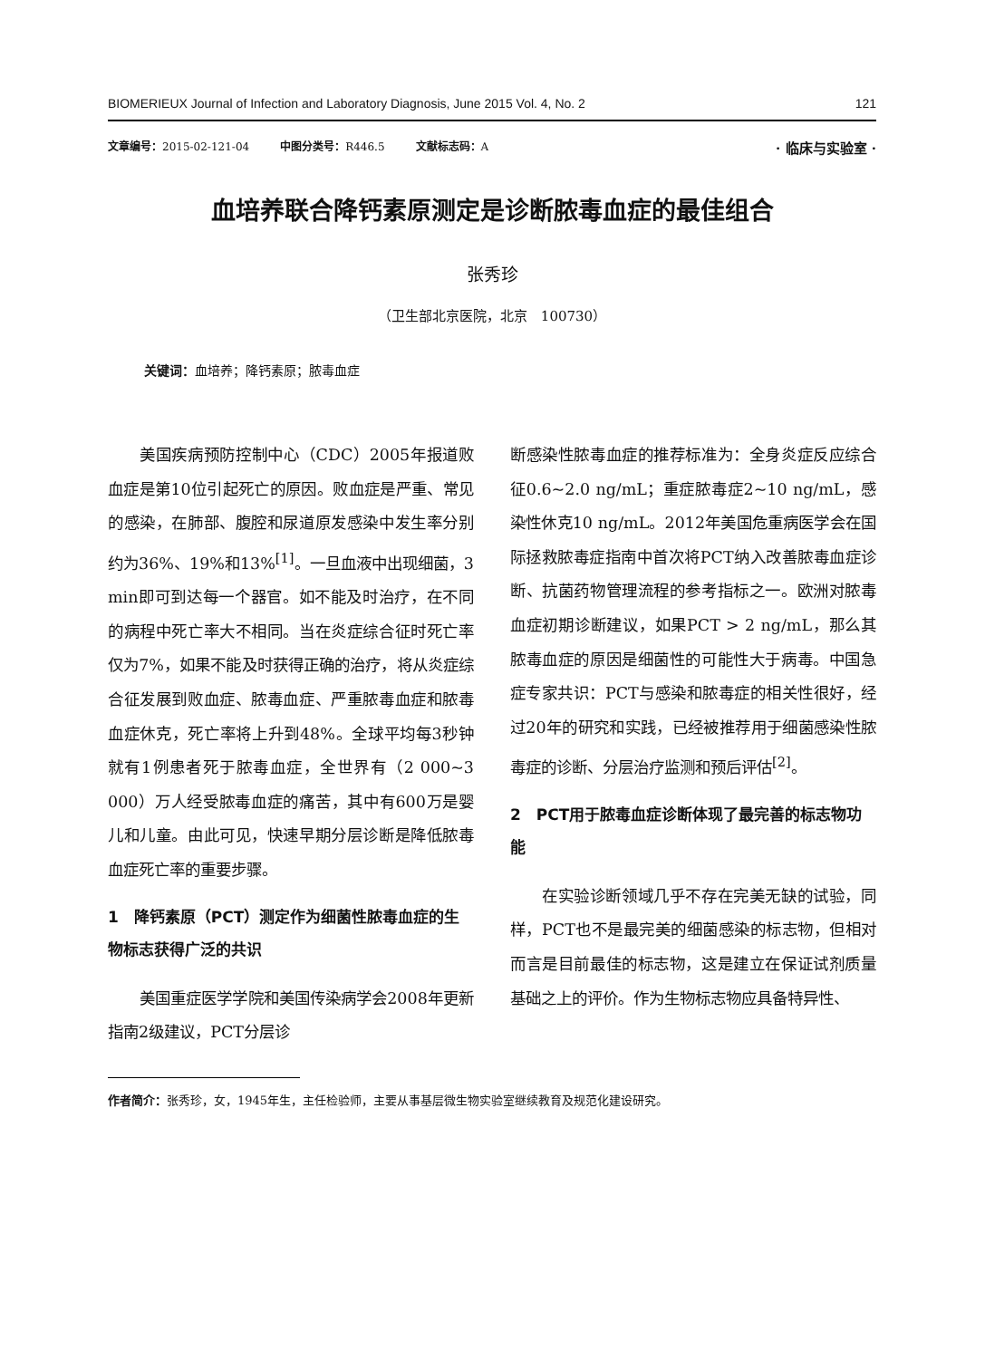BIOMERIEUX Journal of Infection and Laboratory Diagnosis, June 2015 Vol. 4, No. 2 121
文章编号：2015-02-121-04 中图分类号：R446.5 文献标志码：A · 临床与实验室 ·
血培养联合降钙素原测定是诊断脓毒血症的最佳组合
张秀珍
（卫生部北京医院，北京　100730）
关键词：血培养；降钙素原；脓毒血症
美国疾病预防控制中心（CDC）2005年报道败血症是第10位引起死亡的原因。败血症是严重、常见的感染，在肺部、腹腔和尿道原发感染中发生率分别约为36%、19%和13%<sup>[1]</sup>。一旦血液中出现细菌，3 min即可到达每一个器官。如不能及时治疗，在不同的病程中死亡率大不相同。当在炎症综合征时死亡率仅为7%，如果不能及时获得正确的治疗，将从炎症综合征发展到败血症、脓毒血症、严重脓毒血症和脓毒血症休克，死亡率将上升到48%。全球平均每3秒钟就有1例患者死于脓毒血症，全世界有（2 000~3 000）万人经受脓毒血症的痛苦，其中有600万是婴儿和儿童。由此可见，快速早期分层诊断是降低脓毒血症死亡率的重要步骤。
1　降钙素原（PCT）测定作为细菌性脓毒血症的生物标志获得广泛的共识
美国重症医学学院和美国传染病学会2008年更新指南2级建议，PCT分层诊
断感染性脓毒血症的推荐标准为：全身炎症反应综合征0.6~2.0 ng/mL；重症脓毒症2~10 ng/mL，感染性休克10 ng/mL。2012年美国危重病医学会在国际拯救脓毒症指南中首次将PCT纳入改善脓毒血症诊断、抗菌药物管理流程的参考指标之一。欧洲对脓毒血症初期诊断建议，如果PCT > 2 ng/mL，那么其脓毒血症的原因是细菌性的可能性大于病毒。中国急症专家共识：PCT与感染和脓毒症的相关性很好，经过20年的研究和实践，已经被推荐用于细菌感染性脓毒症的诊断、分层治疗监测和预后评估<sup>[2]</sup>。
2　PCT用于脓毒血症诊断体现了最完善的标志物功能
在实验诊断领域几乎不存在完美无缺的试验，同样，PCT也不是最完美的细菌感染的标志物，但相对而言是目前最佳的标志物，这是建立在保证试剂质量基础之上的评价。作为生物标志物应具备特异性、
作者简介：张秀珍，女，1945年生，主任检验师，主要从事基层微生物实验室继续教育及规范化建设研究。